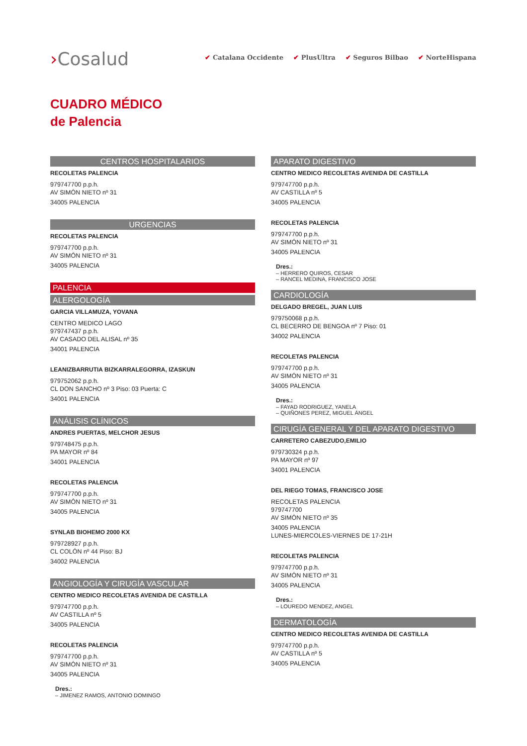›Cosalud
✔ Catalana Occidente ✔ PlusUltra ✔ Seguros Bilbao ✔ NorteHispana
CUADRO MÉDICO
de Palencia
CENTROS HOSPITALARIOS
RECOLETAS PALENCIA
979747700 p.p.h.
AV SIMÓN NIETO nº 31
34005 PALENCIA
URGENCIAS
RECOLETAS PALENCIA
979747700 p.p.h.
AV SIMÓN NIETO nº 31
34005 PALENCIA
PALENCIA
ALERGOLOGÍA
GARCIA VILLAMUZA, YOVANA
CENTRO MEDICO LAGO
979747437 p.p.h.
AV CASADO DEL ALISAL nº 35
34001 PALENCIA
LEANIZBARRUTIA BIZKARRALEGORRA, IZASKUN
979752062 p.p.h.
CL DON SANCHO nº 3 Piso: 03 Puerta: C
34001 PALENCIA
ANÁLISIS CLÍNICOS
ANDRES PUERTAS, MELCHOR JESUS
979748475 p.p.h.
PA MAYOR nº 84
34001 PALENCIA
RECOLETAS PALENCIA
979747700 p.p.h.
AV SIMÓN NIETO nº 31
34005 PALENCIA
SYNLAB BIOHEMO 2000 KX
979728927 p.p.h.
CL COLÓN nº 44 Piso: BJ
34002 PALENCIA
ANGIOLOGÍA Y CIRUGÍA VASCULAR
CENTRO MEDICO RECOLETAS AVENIDA DE CASTILLA
979747700 p.p.h.
AV CASTILLA nº 5
34005 PALENCIA
RECOLETAS PALENCIA
979747700 p.p.h.
AV SIMÓN NIETO nº 31
34005 PALENCIA
Dres.:
– JIMENEZ RAMOS, ANTONIO DOMINGO
APARATO DIGESTIVO
CENTRO MEDICO RECOLETAS AVENIDA DE CASTILLA
979747700 p.p.h.
AV CASTILLA nº 5
34005 PALENCIA
RECOLETAS PALENCIA
979747700 p.p.h.
AV SIMÓN NIETO nº 31
34005 PALENCIA
Dres.:
– HERRERO QUIROS, CESAR
– RANCEL MEDINA, FRANCISCO JOSE
CARDIOLOGÍA
DELGADO BREGEL, JUAN LUIS
979750068 p.p.h.
CL BECERRO DE BENGOA nº 7 Piso: 01
34002 PALENCIA
RECOLETAS PALENCIA
979747700 p.p.h.
AV SIMÓN NIETO nº 31
34005 PALENCIA
Dres.:
– FAYAD RODRIGUEZ, YANELA
– QUIÑONES PEREZ, MIGUEL ÁNGEL
CIRUGÍA GENERAL Y DEL APARATO DIGESTIVO
CARRETERO CABEZUDO,EMILIO
979730324 p.p.h.
PA MAYOR nº 97
34001 PALENCIA
DEL RIEGO TOMAS, FRANCISCO JOSE
RECOLETAS PALENCIA
979747700
AV SIMÓN NIETO nº 35
34005 PALENCIA
LUNES-MIERCOLES-VIERNES DE 17-21H
RECOLETAS PALENCIA
979747700 p.p.h.
AV SIMÓN NIETO nº 31
34005 PALENCIA
Dres.:
– LOUREDO MENDEZ, ANGEL
DERMATOLOGÍA
CENTRO MEDICO RECOLETAS AVENIDA DE CASTILLA
979747700 p.p.h.
AV CASTILLA nº 5
34005 PALENCIA